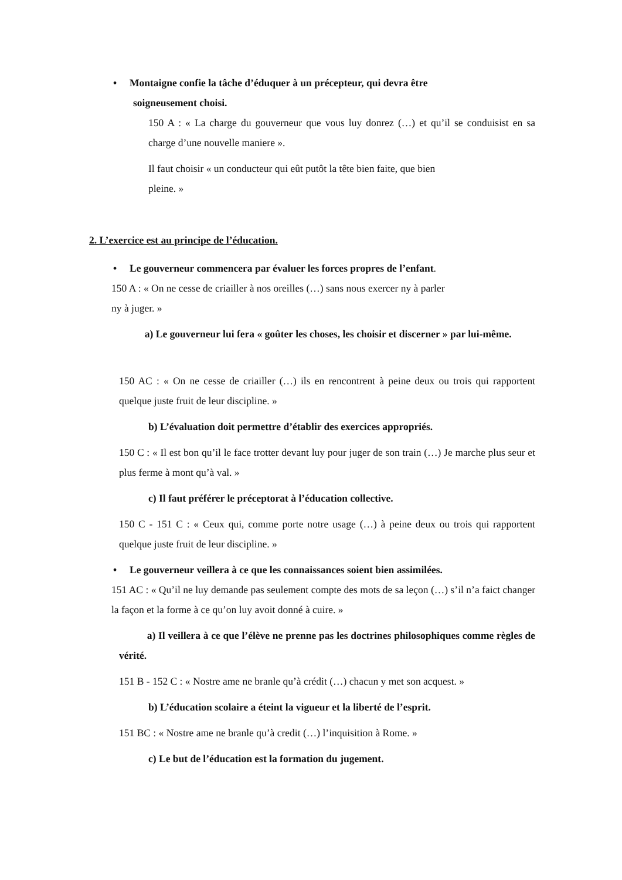• Montaigne confie la tâche d’éduquer à un précepteur, qui devra être
soigneusement choisi.
150 A : « La charge du gouverneur que vous luy donrez (…) et qu’il se conduisist en sa charge d’une nouvelle maniere ».
Il faut choisir « un conducteur qui eût putôt la tête bien faite, que bien
pleine. »
2. L’exercice est au principe de l’éducation.
• Le gouverneur commencera par évaluer les forces propres de l’enfant.
150 A : « On ne cesse de criailler à nos oreilles (…) sans nous exercer ny à parler
ny à juger. »
a) Le gouverneur lui fera « goûter les choses, les choisir et discerner » par lui-même.
150 AC : « On ne cesse de criailler (…) ils en rencontrent à peine deux ou trois qui rapportent quelque juste fruit de leur discipline. »
b) L’évaluation doit permettre d’établir des exercices appropriés.
150 C : « Il est bon qu’il le face trotter devant luy pour juger de son train (…) Je marche plus seur et plus ferme à mont qu’à val. »
c) Il faut préférer le préceptorat à l’éducation collective.
150 C - 151 C : « Ceux qui, comme porte notre usage (…) à peine deux ou trois qui rapportent quelque juste fruit de leur discipline. »
• Le gouverneur veillera à ce que les connaissances soient bien assimilées.
151 AC : « Qu’il ne luy demande pas seulement compte des mots de sa leçon (…) s’il n’a faict changer la façon et la forme à ce qu’on luy avoit donné à cuire. »
a) Il veillera à ce que l’élève ne prenne pas les doctrines philosophiques comme règles de vérité.
151 B - 152 C : « Nostre ame ne branle qu’à crédit (…) chacun y met son acquest. »
b) L’éducation scolaire a éteint la vigueur et la liberté de l’esprit.
151 BC : « Nostre ame ne branle qu’à credit (…) l’inquisition à Rome. »
c) Le but de l’éducation est la formation du jugement.